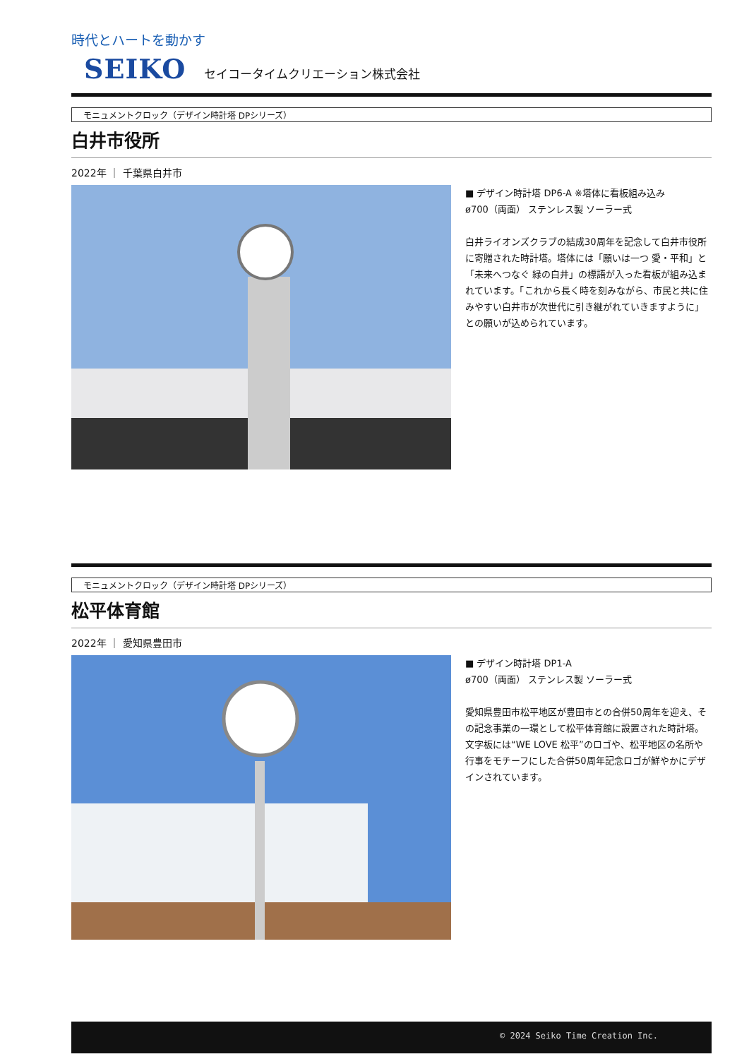時代とハートを動かす
SEIKO セイコータイムクリエーション株式会社
モニュメントクロック（デザイン時計塔 DPシリーズ）
白井市役所
2022年 ｜ 千葉県白井市
■ デザイン時計塔 DP6-A ※塔体に看板組み込み
ø700（両面） ステンレス製 ソーラー式
白井ライオンズクラブの結成30周年を記念して白井市役所に寄贈された時計塔。塔体には「願いは一つ 愛・平和」と「未来へつなぐ 緑の白井」の標語が入った看板が組み込まれています。「これから長く時を刻みながら、市民と共に住みやすい白井市が次世代に引き継がれていきますように」との願いが込められています。
モニュメントクロック（デザイン時計塔 DPシリーズ）
松平体育館
2022年 ｜ 愛知県豊田市
■ デザイン時計塔 DP1-A
ø700（両面） ステンレス製 ソーラー式
愛知県豊田市松平地区が豊田市との合併50周年を迎え、その記念事業の一環として松平体育館に設置された時計塔。文字板には“WE LOVE 松平”のロゴや、松平地区の名所や行事をモチーフにした合併50周年記念ロゴが鮮やかにデザインされています。
© 2024 Seiko Time Creation Inc.